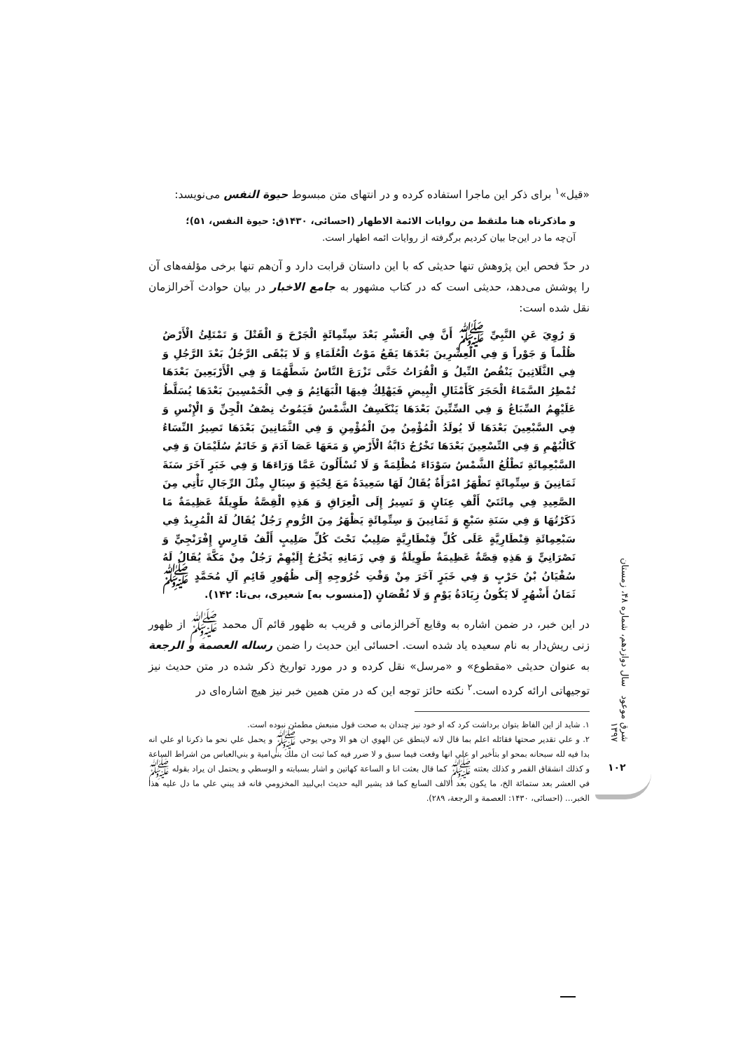«قیل»<sup>۱</sup> برای ذکر این ماجرا استفاده کرده و در انتهای متن مبسوط حیوة النفس می‌نویسد:
و ماذکرناه هنا ملتقط من روایات الائمة الاطهار (احسائی، ۱۴۳۰ق: حیوة النفس، ۵۱)؛
آن‌چه ما در این‌جا بیان کردیم برگرفته از روایات ائمه اطهار است.
در حدّ فحص این پژوهش تنها حدیثی که با این داستان قرابت دارد و آن‌هم تنها برخی مؤلفه‌های آن را پوشش می‌دهد، حدیثی است که در کتاب مشهور به جامع الاخبار در بیان حوادث آخرالزمان نقل شده است:
وَ رُوِيَ عَنِ النَّبِيِّ ﷺ أَنَّ فِي الْعَشْرِ بَعْدَ سِتِّمِائَةٍ الْجَرْحَ وَ الْقَتْلَ وَ تَمْتَلِئُ الْأَرْضُ ظُلْماً وَ جَوْراً وَ فِي الْعِشْرِينَ بَعْدَهَا يَقَعُ مَوْتُ الْعُلَمَاءِ وَ لَا يَبْقَى الرَّجُلُ بَعْدَ الرَّجُلِ وَ فِي الثَّلَاثِينَ يَنْقُصُ النِّيلُ وَ الْفُرَاتُ حَتَّى تَزْرَعَ النَّاسُ شَطَّهُمَا وَ فِي الْأَرْبَعِينَ بَعْدَهَا تُمْطِرُ السَّمَاءُ الْحَجَرَ كَأَمْثَالِ الْبِيضِ فَيَهْلِكُ فِيهَا الْبَهَائِمُ وَ فِي الْخَمْسِينَ بَعْدَهَا يُسَلَّطُ عَلَيْهِمُ السِّبَاعُ وَ فِي السِّتِّينَ بَعْدَهَا يَنْكَسِفُ الشَّمْسُ فَيَمُوتُ نِصْفُ الْجِنِّ وَ الْإِنْسِ وَ فِي السَّبْعِينَ بَعْدَهَا لَا يُولَدُ الْمُؤْمِنُ مِنَ الْمُؤْمِنِ وَ فِي الثَّمَانِينَ بَعْدَهَا تَصِيرُ النِّسَاءُ كَالْبُهْمِ وَ فِي التِّسْعِينَ بَعْدَهَا تَخْرُجُ دَابَّةُ الْأَرْضِ وَ مَعَهَا عَصَا آدَمَ وَ خَاتَمُ سُلَيْمَانَ وَ فِي السَّبْعِمِائَةِ تَطْلُعُ الشَّمْسُ سَوْدَاءَ مُظْلِمَةً وَ لَا تُسْأَلُونَ عَمَّا وَرَاءَهَا وَ فِي خَبَرٍ آخَرَ سَنَةَ ثَمَانِينَ وَ سِتِّمِائَةٍ تَظْهَرُ امْرَأَةٌ يُقَالُ لَهَا سَعِيدَةُ مَعَ لِحْيَةٍ وَ سِبَالٍ مِثْلَ الرِّجَالِ تَأْتِي مِنَ الصَّعِيدِ فِي مِائَتَيْ أَلْفِ عِنَانٍ وَ تَسِيرُ إِلَى الْعِرَاقِ وَ هَذِهِ الْقِصَّةُ طَوِيلَةٌ عَظِيمَةٌ مَا ذَكَرْتُهَا وَ فِي سَنَةِ سَبْعٍ وَ ثَمَانِينَ وَ سِتِّمِائَةٍ يَظْهَرُ مِنَ الرُّومِ رَجُلٌ يُقَالُ لَهُ الْمُرِيدُ فِي سَبْعِمِائَةِ قِنْطَارِيَّةٍ عَلَى كُلِّ قِنْطَارِيَّةٍ صَلِيبٌ تَحْتَ كُلِّ صَلِيبٍ أَلْفُ فَارِسٍ إِفْرَنْجِيٍّ وَ نَصْرَانِيٍّ وَ هَذِهِ قِصَّةٌ عَظِيمَةٌ طَوِيلَةٌ وَ فِي زَمَانِهِ يَخْرُجُ إِلَيْهِمْ رَجُلٌ مِنْ مَكَّةَ يُقَالُ لَهُ سُفْيَانُ بْنُ حَرْبٍ وَ فِي خَبَرٍ آخَرَ مِنْ وَقْتِ خُرُوجِهِ إِلَى ظُهُورِ قَائِمِ آلِ مُحَمَّدٍ ﷺ ثَمَانُ أَشْهُرٍ لَا يَكُونُ زِيَادَةُ يَوْمٍ وَ لَا نُقْصَانٍ ([منسوب به] شعیری، بی‌تا: ۱۴۲).
در این خبر، در ضمن اشاره به وقایع آخرالزمانی و قریب به ظهور قائم آل محمد ﷺ از ظهور زنی ریش‌دار به نام سعیده یاد شده است. احسائی این حدیث را ضمن رساله العصمة و الرجعة به عنوان حدیثی «مقطوع» و «مرسل» نقل کرده و در مورد تواریخ ذکر شده در متن حدیث نیز توجیهاتی ارائه کرده است.<sup>۲</sup> نکته حائز توجه این که در متن همین خبر نیز هیچ اشاره‌ای در
۱. شاید از این الفاظ بتوان برداشت کرد که او خود نیز چندان به صحت قول منبعش مطمئن نبوده است.
۲. و علي تقدير صحتها فقائله اعلم بما قال لانه لاينطق عن الهوي ان هو الا وحي يوحي ﷺ و يحمل علي نحو ما ذكرنا او علي انه بدا فيه لله سبحانه بمحو او بتأخير او علي انها وقعت فيما سبق و لا ضرر فيه كما ثبت ان ملك بني‌امية و بني‌العباس من اشراط الساعة و كذلك انشقاق القمر و كذلك بعثته ﷺ كما قال بعثت انا و الساعة كهاتين و اشار بسبابته و الوسطي و يحتمل ان يراد بقوله ﷺ في العشر بعد ستمائة الخ، ما يكون بعد الالف السابع كما قد يشير اليه حديث ابي‌لبيد المخزومي فانه قد يبني علي ما دل عليه هذا الخبر... (احسائی، ۱۴۳۰: العصمة و الرجعة، ۲۸۹).
شرق موعود سال دوازدهم، شماره ۴۸، زمستان ۱۳۹۷
۱۰۲